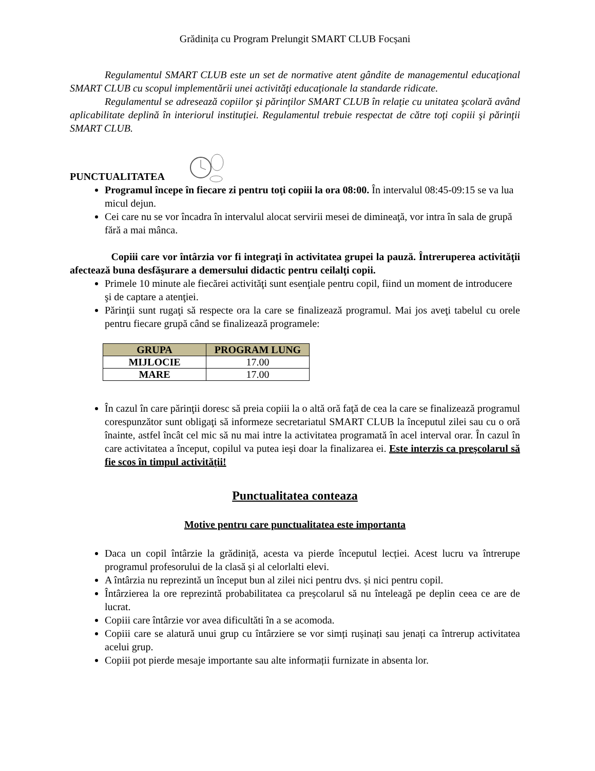Grădinița cu Program Prelungit SMART CLUB Focșani
Regulamentul SMART CLUB este un set de normative atent gândite de managementul educaţional SMART CLUB cu scopul implementării unei activităţi educaţionale la standarde ridicate.
Regulamentul se adresează copiilor şi părinţilor SMART CLUB în relaţie cu unitatea şcolară având aplicabilitate deplină în interiorul instituţiei. Regulamentul trebuie respectat de către toţi copiii şi părinţii SMART CLUB.
PUNCTUALITATEA
Programul începe în fiecare zi pentru toţi copiii la ora 08:00. În intervalul 08:45-09:15 se va lua micul dejun.
Cei care nu se vor încadra în intervalul alocat servirii mesei de dimineaţă, vor intra în sala de grupă fără a mai mânca.
Copiii care vor întârzia vor fi integraţi în activitatea grupei la pauză. Întreruperea activităţii afectează buna desfăşurare a demersului didactic pentru ceilalţi copii.
Primele 10 minute ale fiecărei activităţi sunt esenţiale pentru copil, fiind un moment de introducere şi de captare a atenţiei.
Părinţii sunt rugaţi să respecte ora la care se finalizează programul. Mai jos aveţi tabelul cu orele pentru fiecare grupă când se finalizează programele:
| GRUPA | PROGRAM LUNG |
| --- | --- |
| MIJLOCIE | 17.00 |
| MARE | 17.00 |
În cazul în care părinţii doresc să preia copiii la o altă oră faţă de cea la care se finalizează programul corespunzător sunt obligaţi să informeze secretariatul SMART CLUB la începutul zilei sau cu o oră înainte, astfel încât cel mic să nu mai intre la activitatea programată în acel interval orar. În cazul în care activitatea a început, copilul va putea ieşi doar la finalizarea ei. Este interzis ca preşcolarul să fie scos în timpul activităţii!
Punctualitatea conteaza
Motive pentru care punctualitatea este importanta
Daca un copil întârzie la grădiniță, acesta va pierde începutul lecției. Acest lucru va întrerupe programul profesorului de la clasă și al celorlalti elevi.
A întârzia nu reprezintă un început bun al zilei nici pentru dvs. și nici pentru copil.
Întârzierea la ore reprezintă probabilitatea ca preșcolarul să nu înteleagă pe deplin ceea ce are de lucrat.
Copiii care întârzie vor avea dificultăti în a se acomoda.
Copiii care se alatură unui grup cu întârziere se vor simți rușinați sau jenați ca întrerup activitatea acelui grup.
Copiii pot pierde mesaje importante sau alte informații furnizate in absenta lor.